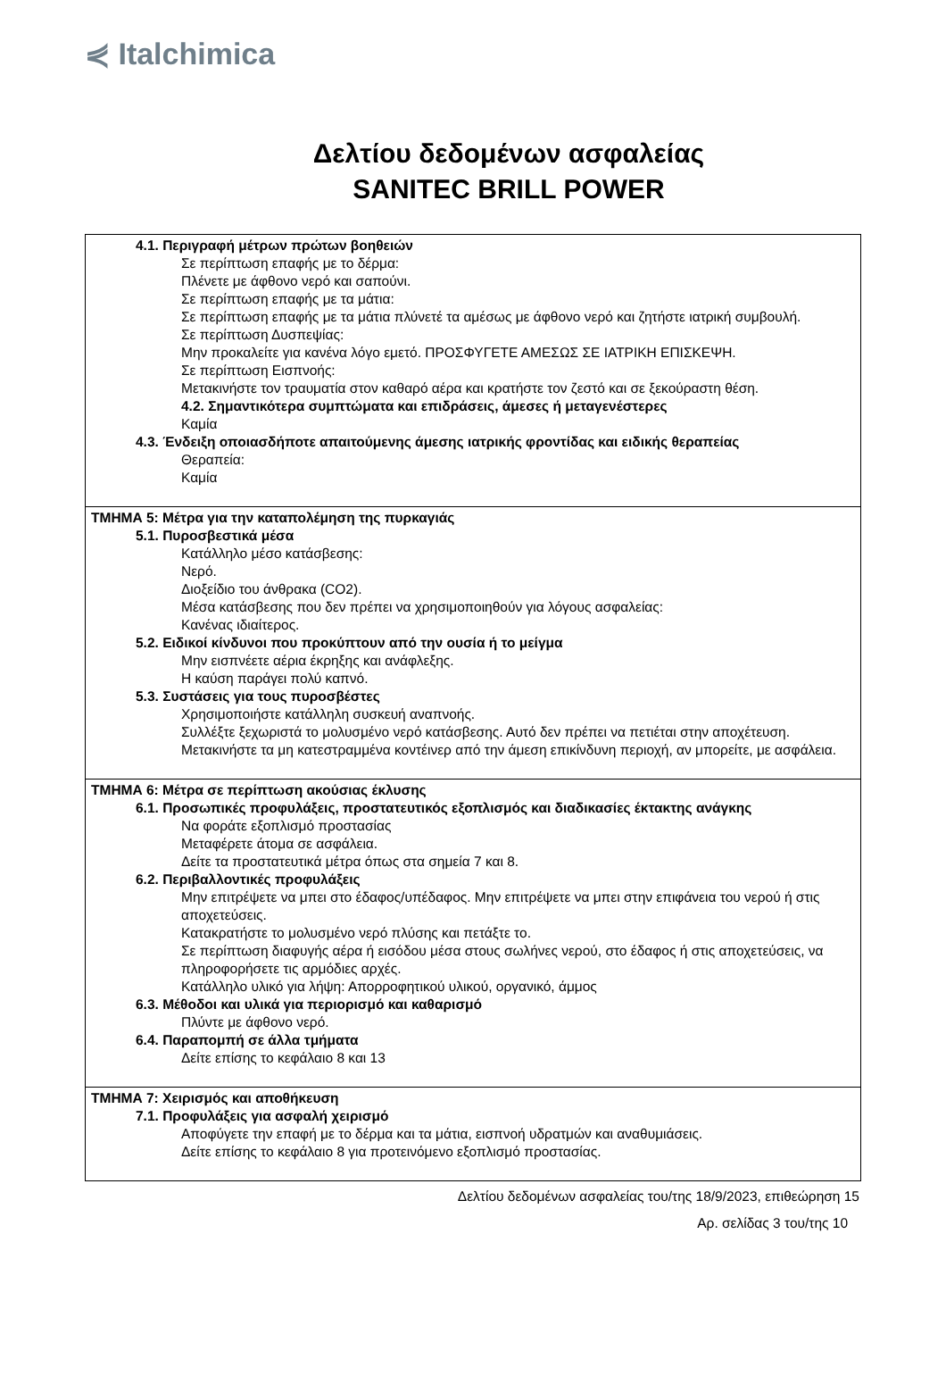⋞ Italchimica
Δελτίου δεδομένων ασφαλείας
SANITEC BRILL POWER
4.1. Περιγραφή μέτρων πρώτων βοηθειών
Σε περίπτωση επαφής με το δέρμα:
Πλένετε με άφθονο νερό και σαπούνι.
Σε περίπτωση επαφής με τα μάτια:
Σε περίπτωση επαφής με τα μάτια πλύνετέ τα αμέσως με άφθονο νερό και ζητήστε ιατρική συμβουλή.
Σε περίπτωση Δυσπεψίας:
Μην προκαλείτε για κανένα λόγο εμετό. ΠΡΟΣΦΥΓΕΤΕ ΑΜΕΣΩΣ ΣΕ ΙΑΤΡΙΚΗ ΕΠΙΣΚΕΨΗ.
Σε περίπτωση Εισπνοής:
Μετακινήστε τον τραυματία στον καθαρό αέρα και κρατήστε τον ζεστό και σε ξεκούραστη θέση.
4.2. Σημαντικότερα συμπτώματα και επιδράσεις, άμεσες ή μεταγενέστερες
Καμία
4.3. Ένδειξη οποιασδήποτε απαιτούμενης άμεσης ιατρικής φροντίδας και ειδικής θεραπείας
Θεραπεία:
Καμία
ΤΜΗΜΑ 5: Μέτρα για την καταπολέμηση της πυρκαγιάς
5.1. Πυροσβεστικά μέσα
Κατάλληλο μέσο κατάσβεσης:
Νερό.
Διοξείδιο του άνθρακα (CO2).
Μέσα κατάσβεσης που δεν πρέπει να χρησιμοποιηθούν για λόγους ασφαλείας:
Κανένας ιδιαίτερος.
5.2. Ειδικοί κίνδυνοι που προκύπτουν από την ουσία ή το μείγμα
Μην εισπνέετε αέρια έκρηξης και ανάφλεξης.
Η καύση παράγει πολύ καπνό.
5.3. Συστάσεις για τους πυροσβέστες
Χρησιμοποιήστε κατάλληλη συσκευή αναπνοής.
Συλλέξτε ξεχωριστά το μολυσμένο νερό κατάσβεσης. Αυτό δεν πρέπει να πετιέται στην αποχέτευση.
Μετακινήστε τα μη κατεστραμμένα κοντέινερ από την άμεση επικίνδυνη περιοχή, αν μπορείτε, με ασφάλεια.
ΤΜΗΜΑ 6: Μέτρα σε περίπτωση ακούσιας έκλυσης
6.1. Προσωπικές προφυλάξεις, προστατευτικός εξοπλισμός και διαδικασίες έκτακτης ανάγκης
Να φοράτε εξοπλισμό προστασίας
Μεταφέρετε άτομα σε ασφάλεια.
Δείτε τα προστατευτικά μέτρα όπως στα σημεία 7 και 8.
6.2. Περιβαλλοντικές προφυλάξεις
Μην επιτρέψετε να μπει στο έδαφος/υπέδαφος. Μην επιτρέψετε να μπει στην επιφάνεια του νερού ή στις αποχετεύσεις.
Κατακρατήστε το μολυσμένο νερό πλύσης και πετάξτε το.
Σε περίπτωση διαφυγής αέρα ή εισόδου μέσα στους σωλήνες νερού, στο έδαφος ή στις αποχετεύσεις, να πληροφορήσετε τις αρμόδιες αρχές.
Κατάλληλο υλικό για λήψη: Απορροφητικού υλικού, οργανικό, άμμος
6.3. Μέθοδοι και υλικά για περιορισμό και καθαρισμό
Πλύντε με άφθονο νερό.
6.4. Παραπομπή σε άλλα τμήματα
Δείτε επίσης το κεφάλαιο 8 και 13
ΤΜΗΜΑ 7: Χειρισμός και αποθήκευση
7.1. Προφυλάξεις για ασφαλή χειρισμό
Αποφύγετε την επαφή με το δέρμα και τα μάτια, εισπνοή υδρατμών και αναθυμιάσεις.
Δείτε επίσης το κεφάλαιο 8 για προτεινόμενο εξοπλισμό προστασίας.
Δελτίου δεδομένων ασφαλείας του/της 18/9/2023, επιθεώρηση 15
Αρ. σελίδας 3 του/της 10